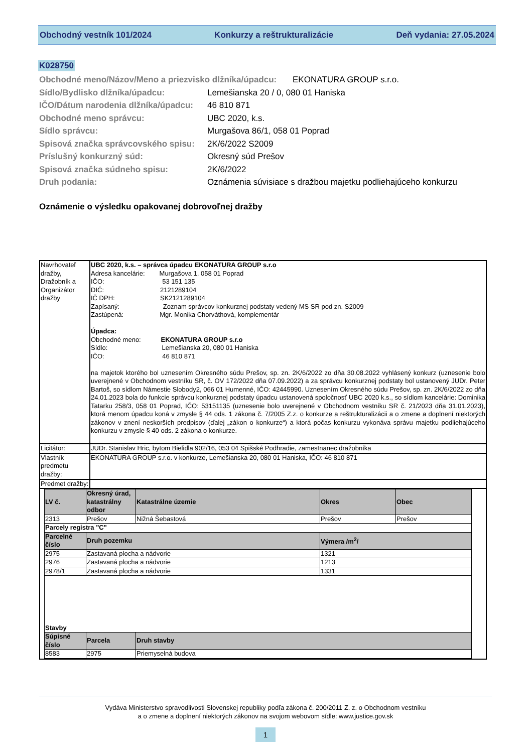Obchodný vestník 101/2024 Konkurzy a reštrukturalizácie Deň vydania: 27.05.2024
K028750
Obchodné meno/Názov/Meno a priezvisko dlžníka/úpadcu: EKONATURA GROUP s.r.o.
Sídlo/Bydlisko dlžníka/úpadcu: Lemešianska 20 / 0, 080 01 Haniska
IČO/Dátum narodenia dlžníka/úpadcu: 46 810 871
Obchodné meno správcu: UBC 2020, k.s.
Sídlo správcu: Murgašova 86/1, 058 01 Poprad
Spisová značka správcovského spisu: 2K/6/2022 S2009
Príslušný konkurzný súd: Okresný súd Prešov
Spisová značka súdneho spisu: 2K/6/2022
Druh podania: Oznámenia súvisiace s dražbou majetku podliehajúceho konkurzu
Oznámenie o výsledku opakovanej dobrovoľnej dražby
| Navrhovateľ dražby, Dražobník a Organizátor dražby | UBC 2020, k.s. – správca úpadcu EKONATURA GROUP s.r.o Adresa kancelárie: Murgašova 1, 058 01 Poprad IČO: 53 151 135 DIČ: 2121289104 IČ DPH: SK2121289104 Zapísaný: Zoznam správcov konkurznej podstaty vedený MS SR pod zn. S2009 Zastúpená: Mgr. Monika Chorváthová, komplementár Úpadca: Obchodné meno: EKONATURA GROUP s.r.o Sídlo: Lemešianska 20, 080 01 Haniska IČO: 46 810 871 na majetok ktorého bol uznesením Okresného súdu Prešov, sp. zn. 2K/6/2022 zo dňa 30.08.2022 vyhlásený konkurz (uznesenie bolo uverejnené v Obchodnom vestníku SR, č. OV 172/2022 dňa 07.09.2022) a za správcu konkurznej podstaty bol ustanovený JUDr. Peter Bartoš, so sídlom Námestie Slobody2, 066 01 Humenné, IČO: 42445990. Uznesením Okresného súdu Prešov, sp. zn. 2K/6/2022 zo dňa 24.01.2023 bola do funkcie správcu konkurznej podstaty úpadcu ustanovená spoločnosť UBC 2020 k.s., so sídlom kancelárie: Dominika Tatarku 258/3, 058 01 Poprad, IČO: 53151135 (uznesenie bolo uverejnené v Obchodnom vestníku SR č. 21/2023 dňa 31.01.2023), ktorá menom úpadcu koná v zmysle § 44 ods. 1 zákona č. 7/2005 Z.z. o konkurze a reštrukturalizácii a o zmene a doplnení niektorých zákonov v znení neskorších predpisov (ďalej „zákon o konkurze“) a ktorá počas konkurzu vykonáva správu majetku podliehajúceho konkurzu v zmysle § 40 ods. 2 zákona o konkurze. |
| Licitátor: | JUDr. Stanislav Hric, bytom Bielidla 902/16, 053 04 Spišské Podhradie, zamestnanec dražobníka |
| Vlastník predmetu dražby: | EKONATURA GROUP s.r.o. v konkurze, Lemešianska 20, 080 01 Haniska, IČO: 46 810 871 |
| Predmet dražby: | |
| / LV č. / Okresný úrad, katastrálny odbor / Katastrálne územie / Okres / Obec / / 2313 / Prešov / Nižná Šebastová / Prešov / Prešov / / Parcely registra "C" / / / / / / Parcelné číslo / Druh pozemku / / Výmera /m<sup>2</sup>/ / / / 2975 / Zastavaná plocha a nádvorie / / 1321 / / / 2976 / Zastavaná plocha a nádvorie / / 1213 / / / 2978/1 / Zastavaná plocha a nádvorie / / 1331 / / / Stavby / / / / / / Súpisné číslo / Parcela / Druh stavby / / / / 8583 / 2975 / Priemyselná budova / / / | |
Vydáva Ministerstvo spravodlivosti Slovenskej republiky podľa zákona č. 200/2011 Z. z. o Obchodnom vestníku
a o zmene a doplnení niektorých zákonov na svojom webovom sídle: www.justice.gov.sk
1